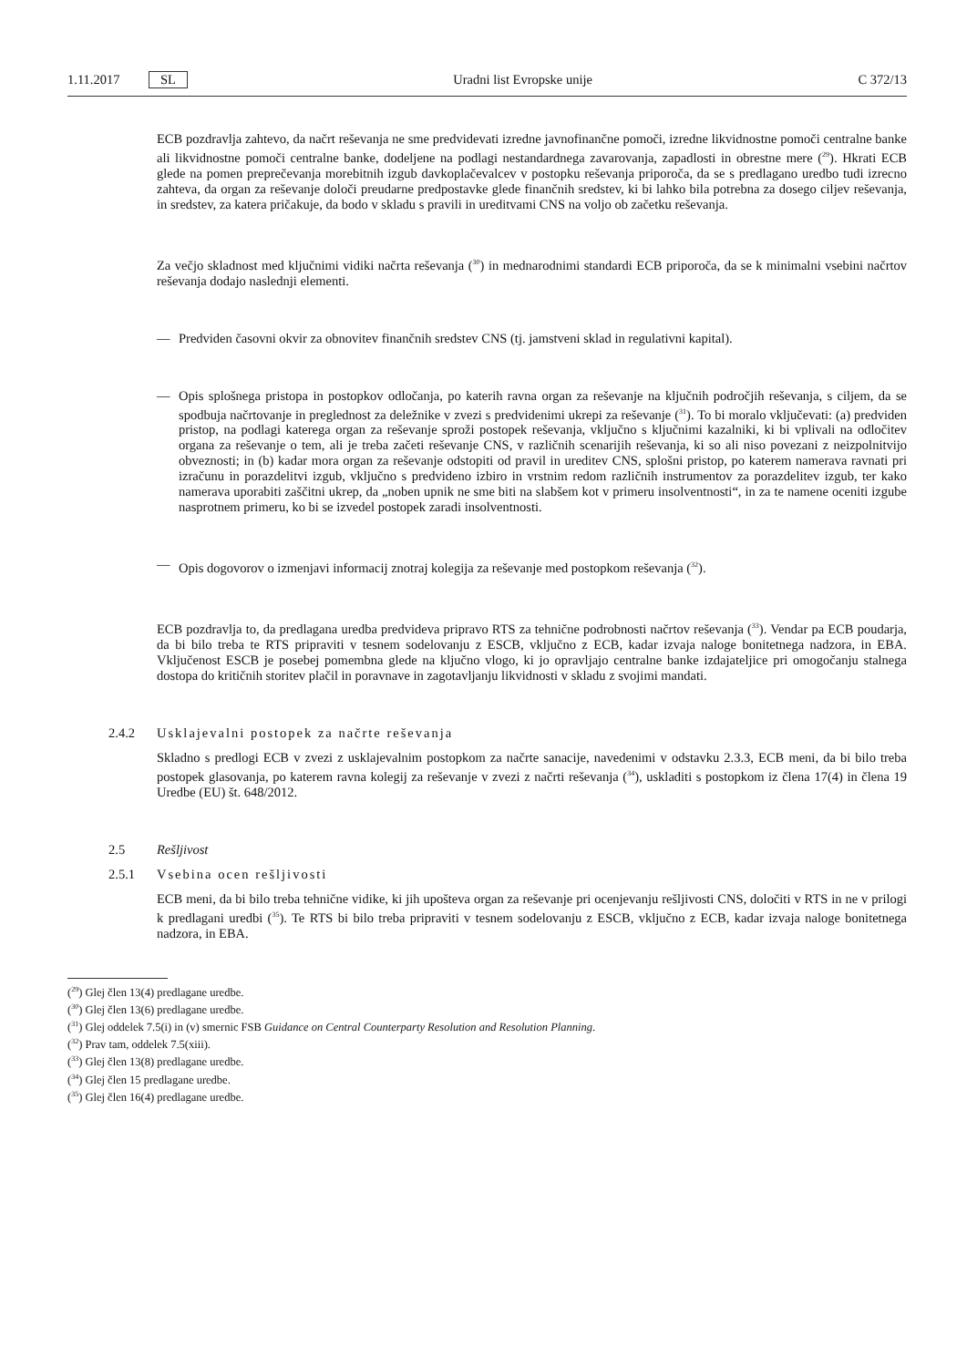1.11.2017 SL Uradni list Evropske unije C 372/13
ECB pozdravlja zahtevo, da načrt reševanja ne sme predvidevati izredne javnofinančne pomoči, izredne likvidnostne pomoči centralne banke ali likvidnostne pomoči centralne banke, dodeljene na podlagi nestandardnega zavarovanja, zapadlosti in obrestne mere (<sup>29</sup>). Hkrati ECB glede na pomen preprečevanja morebitnih izgub davkoplačevalcev v postopku reševanja priporoča, da se s predlagano uredbo tudi izrecno zahteva, da organ za reševanje določi preudarne predpostavke glede finančnih sredstev, ki bi lahko bila potrebna za dosego ciljev reševanja, in sredstev, za katera pričakuje, da bodo v skladu s pravili in ureditvami CNS na voljo ob začetku reševanja.
Za večjo skladnost med ključnimi vidiki načrta reševanja (<sup>30</sup>) in mednarodnimi standardi ECB priporoča, da se k minimalni vsebini načrtov reševanja dodajo naslednji elementi.
— Predviden časovni okvir za obnovitev finančnih sredstev CNS (tj. jamstveni sklad in regulativni kapital).
— Opis splošnega pristopa in postopkov odločanja, po katerih ravna organ za reševanje na ključnih področjih reševanja, s ciljem, da se spodbuja načrtovanje in preglednost za deležnike v zvezi s predvidenimi ukrepi za reševanje (<sup>31</sup>). To bi moralo vključevati: (a) predviden pristop, na podlagi katerega organ za reševanje sproži postopek reševanja, vključno s ključnimi kazalniki, ki bi vplivali na odločitev organa za reševanje o tem, ali je treba začeti reševanje CNS, v različnih scenarijih reševanja, ki so ali niso povezani z neizpolnitvijo obveznosti; in (b) kadar mora organ za reševanje odstopiti od pravil in ureditev CNS, splošni pristop, po katerem namerava ravnati pri izračunu in porazdelitvi izgub, vključno s predvideno izbiro in vrstnim redom različnih instrumentov za porazdelitev izgub, ter kako namerava uporabiti zaščitni ukrep, da „noben upnik ne sme biti na slabšem kot v primeru insolventnosti“, in za te namene oceniti izgube nasprotnem primeru, ko bi se izvedel postopek zaradi insolventnosti.
— Opis dogovorov o izmenjavi informacij znotraj kolegija za reševanje med postopkom reševanja (<sup>32</sup>).
ECB pozdravlja to, da predlagana uredba predvideva pripravo RTS za tehnične podrobnosti načrtov reševanja (<sup>33</sup>). Vendar pa ECB poudarja, da bi bilo treba te RTS pripraviti v tesnem sodelovanju z ESCB, vključno z ECB, kadar izvaja naloge bonitetnega nadzora, in EBA. Vključenost ESCB je posebej pomembna glede na ključno vlogo, ki jo opravljajo centralne banke izdajateljice pri omogočanju stalnega dostopa do kritičnih storitev plačil in poravnave in zagotavljanju likvidnosti v skladu z svojimi mandati.
2.4.2 Usklajevalni postopek za načrte reševanja
Skladno s predlogi ECB v zvezi z usklajevalnim postopkom za načrte sanacije, navedenimi v odstavku 2.3.3, ECB meni, da bi bilo treba postopek glasovanja, po katerem ravna kolegij za reševanje v zvezi z načrti reševanja (<sup>34</sup>), uskladiti s postopkom iz člena 17(4) in člena 19 Uredbe (EU) št. 648/2012.
2.5 Rešljivost
2.5.1 Vsebina ocen rešljivosti
ECB meni, da bi bilo treba tehnične vidike, ki jih upošteva organ za reševanje pri ocenjevanju rešljivosti CNS, določiti v RTS in ne v prilogi k predlagani uredbi (<sup>35</sup>). Te RTS bi bilo treba pripraviti v tesnem sodelovanju z ESCB, vključno z ECB, kadar izvaja naloge bonitetnega nadzora, in EBA.
(<sup>29</sup>) Glej člen 13(4) predlagane uredbe.
(<sup>30</sup>) Glej člen 13(6) predlagane uredbe.
(<sup>31</sup>) Glej oddelek 7.5(i) in (v) smernic FSB Guidance on Central Counterparty Resolution and Resolution Planning.
(<sup>32</sup>) Prav tam, oddelek 7.5(xiii).
(<sup>33</sup>) Glej člen 13(8) predlagane uredbe.
(<sup>34</sup>) Glej člen 15 predlagane uredbe.
(<sup>35</sup>) Glej člen 16(4) predlagane uredbe.